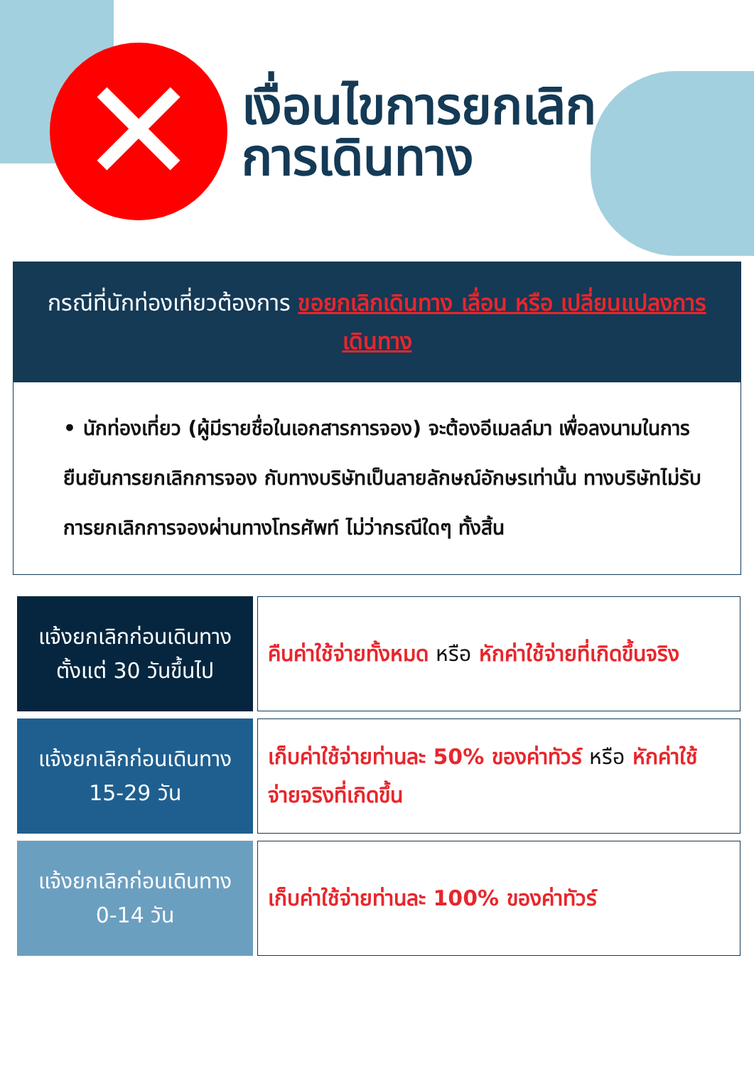✕
เงื่อนไขการยกเลิก
การเดินทาง
กรณีที่นักท่องเที่ยวต้องการ ขอยกเลิกเดินทาง เลื่อน หรือ เปลี่ยนแปลงการเดินทาง
• นักท่องเที่ยว (ผู้มีรายชื่อในเอกสารการจอง) จะต้องอีเมลล์มา เพื่อลงนามในการยืนยันการยกเลิกการจอง กับทางบริษัทเป็นลายลักษณ์อักษรเท่านั้น ทางบริษัทไม่รับการยกเลิกการจองผ่านทางโทรศัพท์ ไม่ว่ากรณีใดๆ ทั้งสิ้น
| แจ้งยกเลิกก่อนเดินทาง ตั้งแต่ 30 วันขึ้นไป | คืนค่าใช้จ่ายทั้งหมด หรือ หักค่าใช้จ่ายที่เกิดขึ้นจริง |
| แจ้งยกเลิกก่อนเดินทาง 15-29 วัน | เก็บค่าใช้จ่ายท่านละ 50% ของค่าทัวร์ หรือ หักค่าใช้จ่ายจริงที่เกิดขึ้น |
| แจ้งยกเลิกก่อนเดินทาง 0-14 วัน | เก็บค่าใช้จ่ายท่านละ 100% ของค่าทัวร์ |